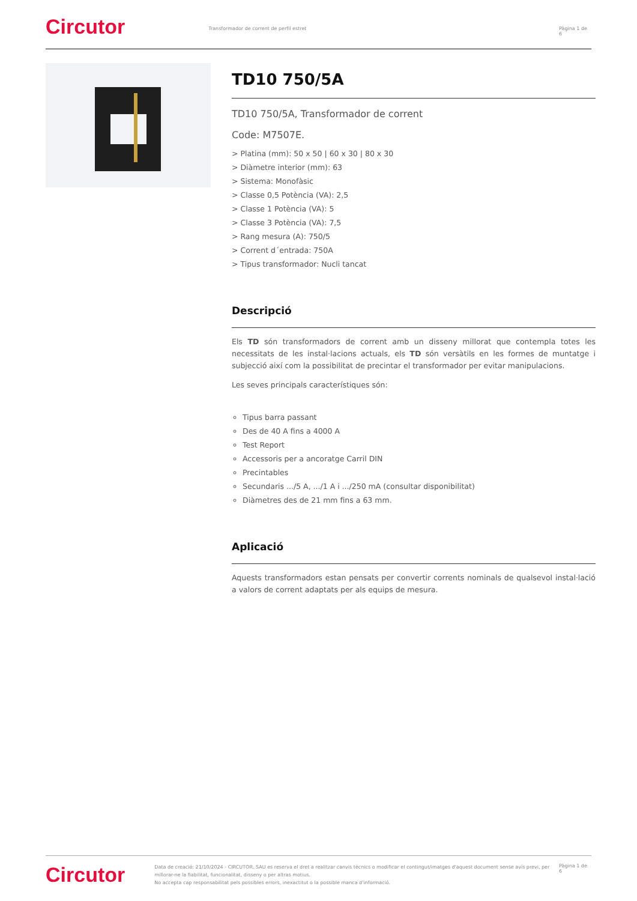Circutor
Transformador de corrent de perfil estret Pàgina 1 de 6
TD10 750/5A
TD10 750/5A, Transformador de corrent
Code: M7507E.
> Platina (mm): 50 x 50 | 60 x 30 | 80 x 30
> Diàmetre interior (mm): 63
> Sistema: Monofàsic
> Classe 0,5 Potència (VA): 2,5
> Classe 1 Potència (VA): 5
> Classe 3 Potència (VA): 7,5
> Rang mesura (A): 750/5
> Corrent d´entrada: 750A
> Tipus transformador: Nucli tancat
Descripció
Els TD són transformadors de corrent amb un disseny millorat que contempla totes les necessitats de les instal·lacions actuals, els TD són versàtils en les formes de muntatge i subjecció així com la possibilitat de precintar el transformador per evitar manipulacions.
Les seves principals característiques són:
Tipus barra passant
Des de 40 A fins a 4000 A
Test Report
Accessoris per a ancoratge Carril DIN
Precintables
Secundaris .../5 A, .../1 A i .../250 mA (consultar disponibilitat)
Diàmetres des de 21 mm fins a 63 mm.
Aplicació
Aquests transformadors estan pensats per convertir corrents nominals de qualsevol instal·lació a valors de corrent adaptats per als equips de mesura.
Circutor
Data de creació: 21/10/2024 - CIRCUTOR, SAU es reserva el dret a realitzar canvis tècnics o modificar el contingut/imatges d'aquest document sense avís previ, per millorar-ne la fiabilitat, funcionalitat, disseny o per altras motius.
No accepta cap responsabilitat pels possibles errors, inexactitut o la possible manca d'informació.
Pàgina 1 de 6